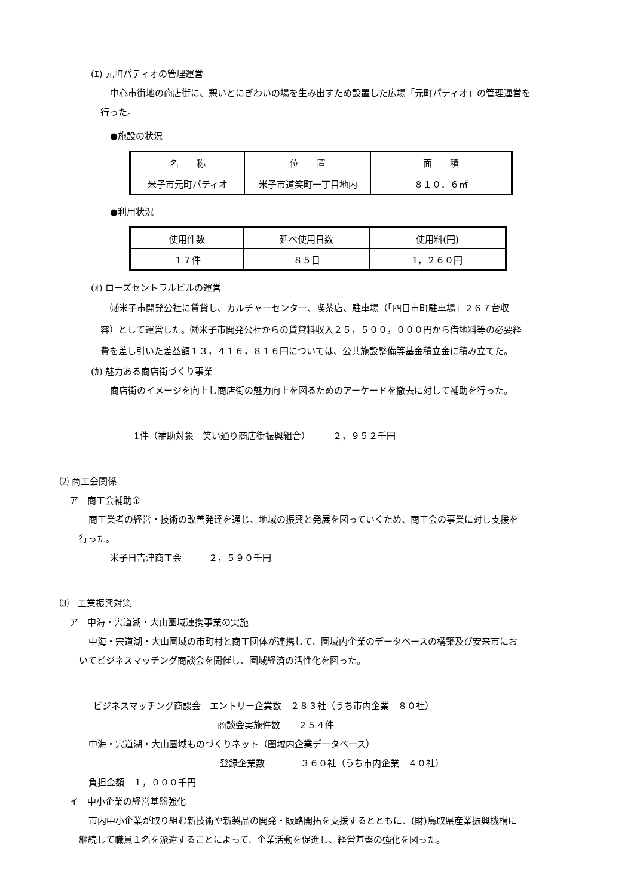(ｴ) 元町パティオの管理運営
中心市街地の商店街に、憩いとにぎわいの場を生み出すため設置した広場「元町パティオ」の管理運営を
行った。
●施設の状況
| 名 称 | 位 置 | 面 積 |
| 米子市元町パティオ | 米子市道笑町一丁目地内 | ８１０．６㎡ |
●利用状況
| 使用件数 | 延べ使用日数 | 使用料(円) |
| １７件 | ８５日 | 1，２６０円 |
(ｵ) ローズセントラルビルの運営
㈶米子市開発公社に賃貸し、カルチャーセンター、喫茶店、駐車場（「四日市町駐車場」２６７台収
容）として運営した。㈶米子市開発公社からの賃貸料収入２５，５００，０００円から借地料等の必要経
費を差し引いた差益額１３，４１６，８１６円については、公共施設整備等基金積立金に積み立てた。
(ｶ) 魅力ある商店街づくり事業
商店街のイメージを向上し商店街の魅力向上を図るためのアーケードを撤去に対して補助を行った。
1件（補助対象　笑い通り商店街振興組合）　　　２，９５２千円
⑵ 商工会関係
ア　商工会補助金
商工業者の経営・技術の改善発達を通じ、地域の振興と発展を図っていくため、商工会の事業に対し支援を
行った。
米子日吉津商工会　　　２，５９０千円
⑶　工業振興対策
ア　中海・宍道湖・大山圏域連携事業の実施
中海・宍道湖・大山圏域の市町村と商工団体が連携して、圏域内企業のデータベースの構築及び安来市にお
いてビジネスマッチング商談会を開催し、圏域経済の活性化を図った。
ビジネスマッチング商談会　エントリー企業数　２８３社（うち市内企業　８０社）
商談会実施件数　　２５４件
中海・宍道湖・大山圏域ものづくりネット（圏域内企業データベース）
登録企業数　　　　３６０社（うち市内企業　４０社）
負担金額　１，０００千円
イ　中小企業の経営基盤強化
市内中小企業が取り組む新技術や新製品の開発・販路開拓を支援するとともに、(財)鳥取県産業振興機構に
継続して職員１名を派遣することによって、企業活動を促進し、経営基盤の強化を図った。